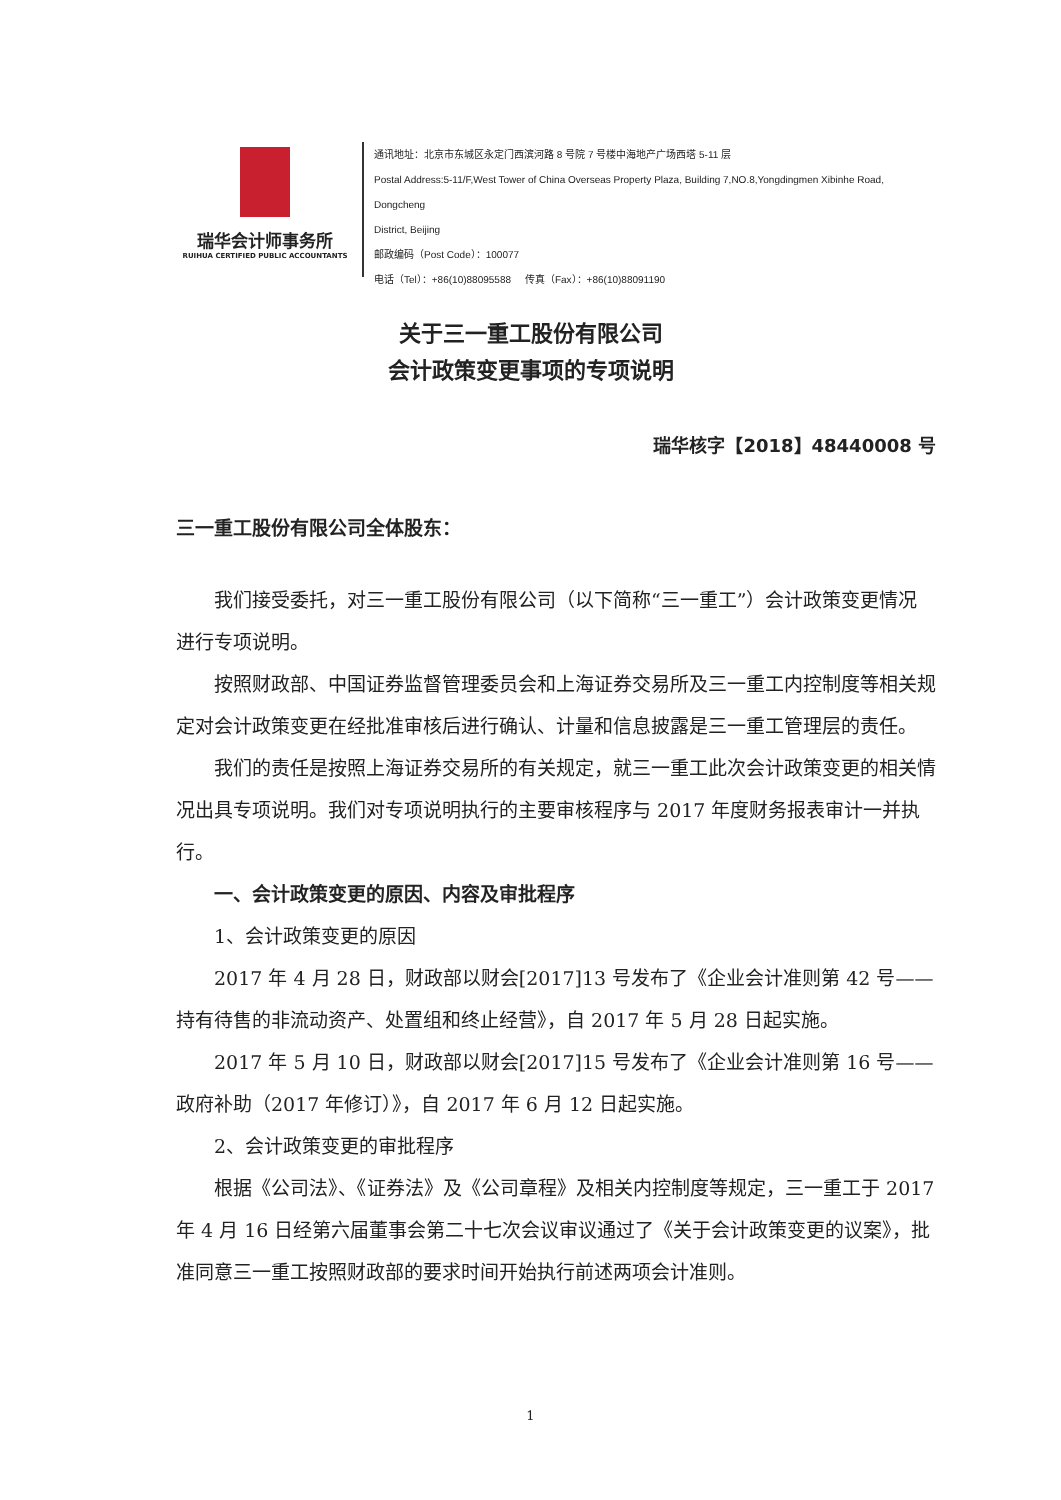瑞华会计师事务所
RUIHUA CERTIFIED PUBLIC ACCOUNTANTS
通讯地址：北京市东城区永定门西滨河路 8 号院 7 号楼中海地产广场西塔 5-11 层
Postal Address:5-11/F,West Tower of China Overseas Property Plaza, Building 7,NO.8,Yongdingmen Xibinhe Road, Dongcheng
District, Beijing
邮政编码（Post Code）：100077
电话（Tel）：+86(10)88095588 传真（Fax）：+86(10)88091190
关于三一重工股份有限公司
会计政策变更事项的专项说明
瑞华核字【2018】48440008 号
三一重工股份有限公司全体股东：
我们接受委托，对三一重工股份有限公司（以下简称“三一重工”）会计政策变更情况进行专项说明。
按照财政部、中国证券监督管理委员会和上海证券交易所及三一重工内控制度等相关规定对会计政策变更在经批准审核后进行确认、计量和信息披露是三一重工管理层的责任。
我们的责任是按照上海证券交易所的有关规定，就三一重工此次会计政策变更的相关情况出具专项说明。我们对专项说明执行的主要审核程序与 2017 年度财务报表审计一并执行。
一、会计政策变更的原因、内容及审批程序
1、会计政策变更的原因
2017 年 4 月 28 日，财政部以财会[2017]13 号发布了《企业会计准则第 42 号——持有待售的非流动资产、处置组和终止经营》，自 2017 年 5 月 28 日起实施。
2017 年 5 月 10 日，财政部以财会[2017]15 号发布了《企业会计准则第 16 号——政府补助（2017 年修订）》，自 2017 年 6 月 12 日起实施。
2、会计政策变更的审批程序
根据《公司法》、《证券法》及《公司章程》及相关内控制度等规定，三一重工于 2017 年 4 月 16 日经第六届董事会第二十七次会议审议通过了《关于会计政策变更的议案》，批准同意三一重工按照财政部的要求时间开始执行前述两项会计准则。
1